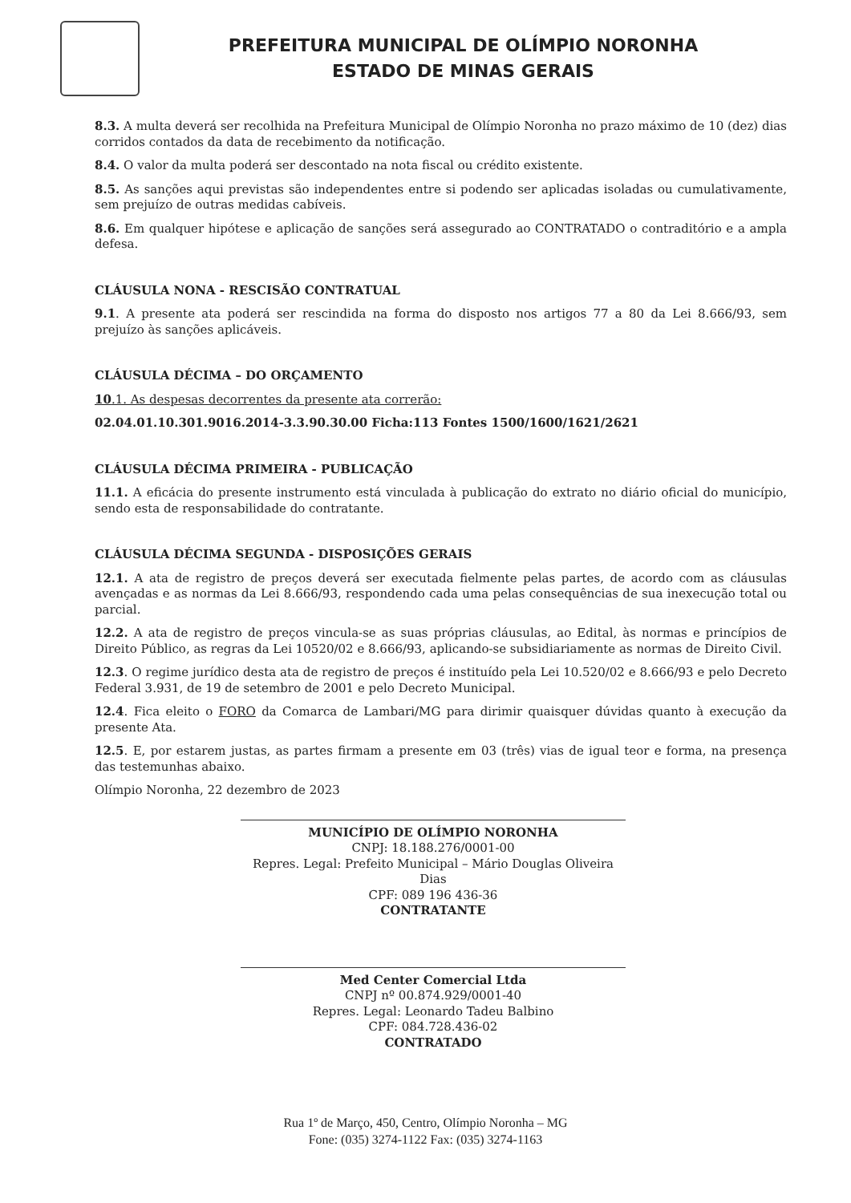PREFEITURA MUNICIPAL DE OLÍMPIO NORONHA
ESTADO DE MINAS GERAIS
8.3. A multa deverá ser recolhida na Prefeitura Municipal de Olímpio Noronha no prazo máximo de 10 (dez) dias corridos contados da data de recebimento da notificação.
8.4. O valor da multa poderá ser descontado na nota fiscal ou crédito existente.
8.5. As sanções aqui previstas são independentes entre si podendo ser aplicadas isoladas ou cumulativamente, sem prejuízo de outras medidas cabíveis.
8.6. Em qualquer hipótese e aplicação de sanções será assegurado ao CONTRATADO o contraditório e a ampla defesa.
CLÁUSULA NONA - RESCISÃO CONTRATUAL
9.1. A presente ata poderá ser rescindida na forma do disposto nos artigos 77 a 80 da Lei 8.666/93, sem prejuízo às sanções aplicáveis.
CLÁUSULA DÉCIMA – DO ORÇAMENTO
10.1. As despesas decorrentes da presente ata correrão:
02.04.01.10.301.9016.2014-3.3.90.30.00 Ficha:113 Fontes 1500/1600/1621/2621
CLÁUSULA DÉCIMA PRIMEIRA - PUBLICAÇÃO
11.1. A eficácia do presente instrumento está vinculada à publicação do extrato no diário oficial do município, sendo esta de responsabilidade do contratante.
CLÁUSULA DÉCIMA SEGUNDA - DISPOSIÇÕES GERAIS
12.1. A ata de registro de preços deverá ser executada fielmente pelas partes, de acordo com as cláusulas avençadas e as normas da Lei 8.666/93, respondendo cada uma pelas consequências de sua inexecução total ou parcial.
12.2. A ata de registro de preços vincula-se as suas próprias cláusulas, ao Edital, às normas e princípios de Direito Público, as regras da Lei 10520/02 e 8.666/93, aplicando-se subsidiariamente as normas de Direito Civil.
12.3. O regime jurídico desta ata de registro de preços é instituído pela Lei 10.520/02 e 8.666/93 e pelo Decreto Federal 3.931, de 19 de setembro de 2001 e pelo Decreto Municipal.
12.4. Fica eleito o FORO da Comarca de Lambari/MG para dirimir quaisquer dúvidas quanto à execução da presente Ata.
12.5. E, por estarem justas, as partes firmam a presente em 03 (três) vias de igual teor e forma, na presença das testemunhas abaixo.
Olímpio Noronha, 22 dezembro de 2023
MUNICÍPIO DE OLÍMPIO NORONHA
CNPJ: 18.188.276/0001-00
Repres. Legal: Prefeito Municipal – Mário Douglas Oliveira Dias
CPF: 089 196 436-36
CONTRATANTE
Med Center Comercial Ltda
CNPJ nº 00.874.929/0001-40
Repres. Legal: Leonardo Tadeu Balbino
CPF: 084.728.436-02
CONTRATADO
Rua 1º de Março, 450, Centro, Olímpio Noronha – MG
Fone: (035) 3274-1122 Fax: (035) 3274-1163